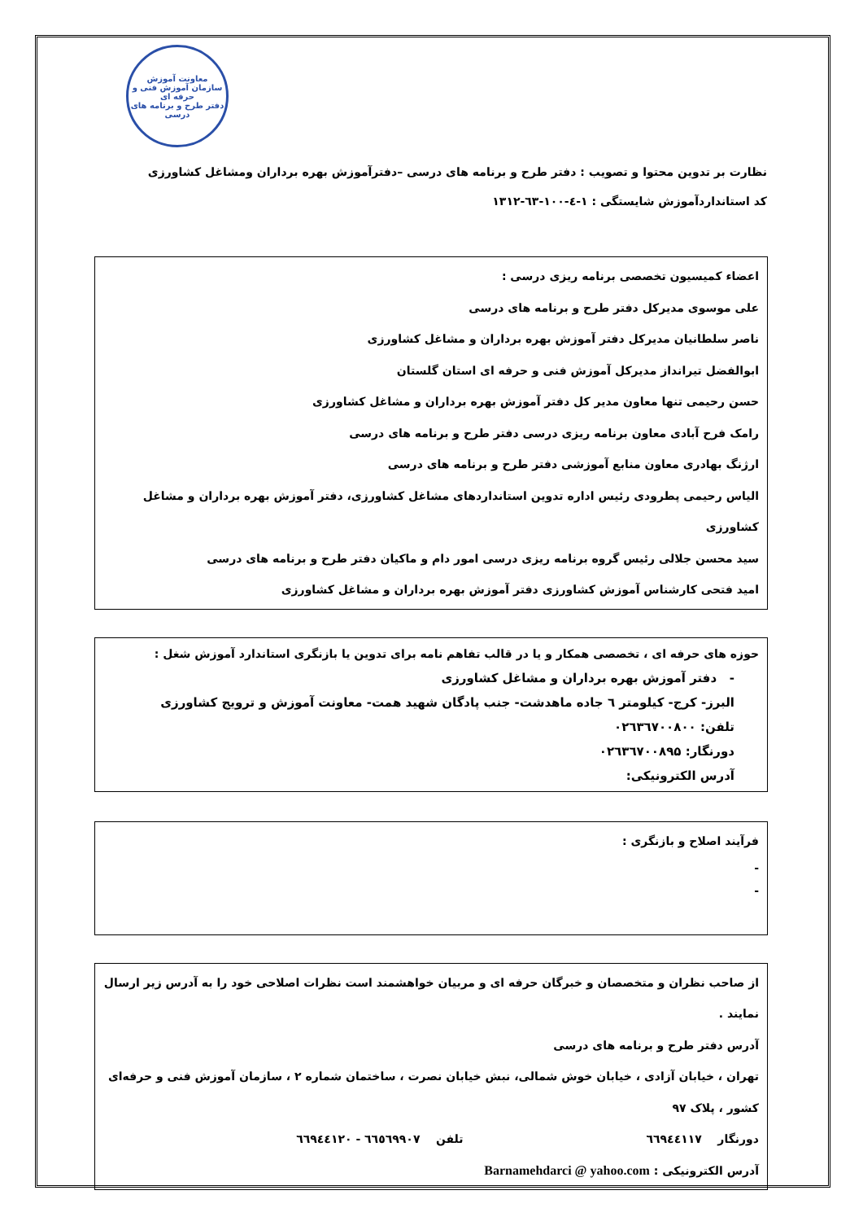معاونت آموزش
سازمان آموزش فنی و حرفه ای
دفتر طرح و برنامه های درسی
نظارت بر تدوین محتوا و تصویب : دفتر طرح و برنامه های درسی –دفترآموزش بهره برداران ومشاغل کشاورزی
کد استانداردآموزش شایستگی : ۱-٤-۱۰۰-٦۳-۱۳۱۲
اعضاء کمیسیون تخصصی برنامه ریزی درسی :
علی موسوی مدیرکل دفتر طرح و برنامه های درسی
ناصر سلطانیان مدیرکل دفتر آموزش بهره برداران و مشاغل کشاورزی
ابوالفضل تیرانداز مدیرکل آموزش فنی و حرفه ای استان گلستان
حسن رحیمی تنها معاون مدیر کل دفتر آموزش بهره برداران و مشاغل کشاورزی
رامک فرح آبادی معاون برنامه ریزی درسی دفتر طرح و برنامه های درسی
ارژنگ بهادری معاون منابع آموزشی دفتر طرح و برنامه های درسی
الیاس رحیمی پطرودی رئیس اداره تدوین استانداردهای مشاغل کشاورزی، دفتر آموزش بهره برداران و مشاغل کشاورزی
سید محسن جلالی رئیس گروه برنامه ریزی درسی امور دام و ماکیان دفتر طرح و برنامه های درسی
امید فتحی کارشناس آموزش کشاورزی دفتر آموزش بهره برداران و مشاغل کشاورزی
حوزه های حرفه ای ، تخصصی همکار و یا در قالب تفاهم نامه برای تدوین یا بازنگری استاندارد آموزش شغل :
- دفتر آموزش بهره برداران و مشاغل کشاورزی
البرز- کرج- کیلومتر ٦ جاده ماهدشت- جنب پادگان شهید همت- معاونت آموزش و ترویج کشاورزی
تلفن: ۰۲٦۳٦۷۰۰۸۰۰
دورنگار: ۰۲٦۳٦۷۰۰۸۹۵
آدرس الکترونیکی:
فرآیند اصلاح و بازنگری :
-
-
از صاحب نظران و متخصصان و خبرگان حرفه ای و مربیان خواهشمند است نظرات اصلاحی خود را به آدرس زیر ارسال نمایند .
آدرس دفتر طرح و برنامه های درسی
تهران ، خیابان آزادی ، خیابان خوش شمالی، نبش خیابان نصرت ، ساختمان شماره ۲ ، سازمان آموزش فنی و حرفه‌ای کشور ، پلاک ۹۷
دورنگار ٦٦۹٤٤۱۱۷ تلفن ٦٦٥٦۹۹۰۷ - ٦٦۹٤٤۱۲۰
آدرس الکترونیکی : Barnamehdarci @ yahoo.com